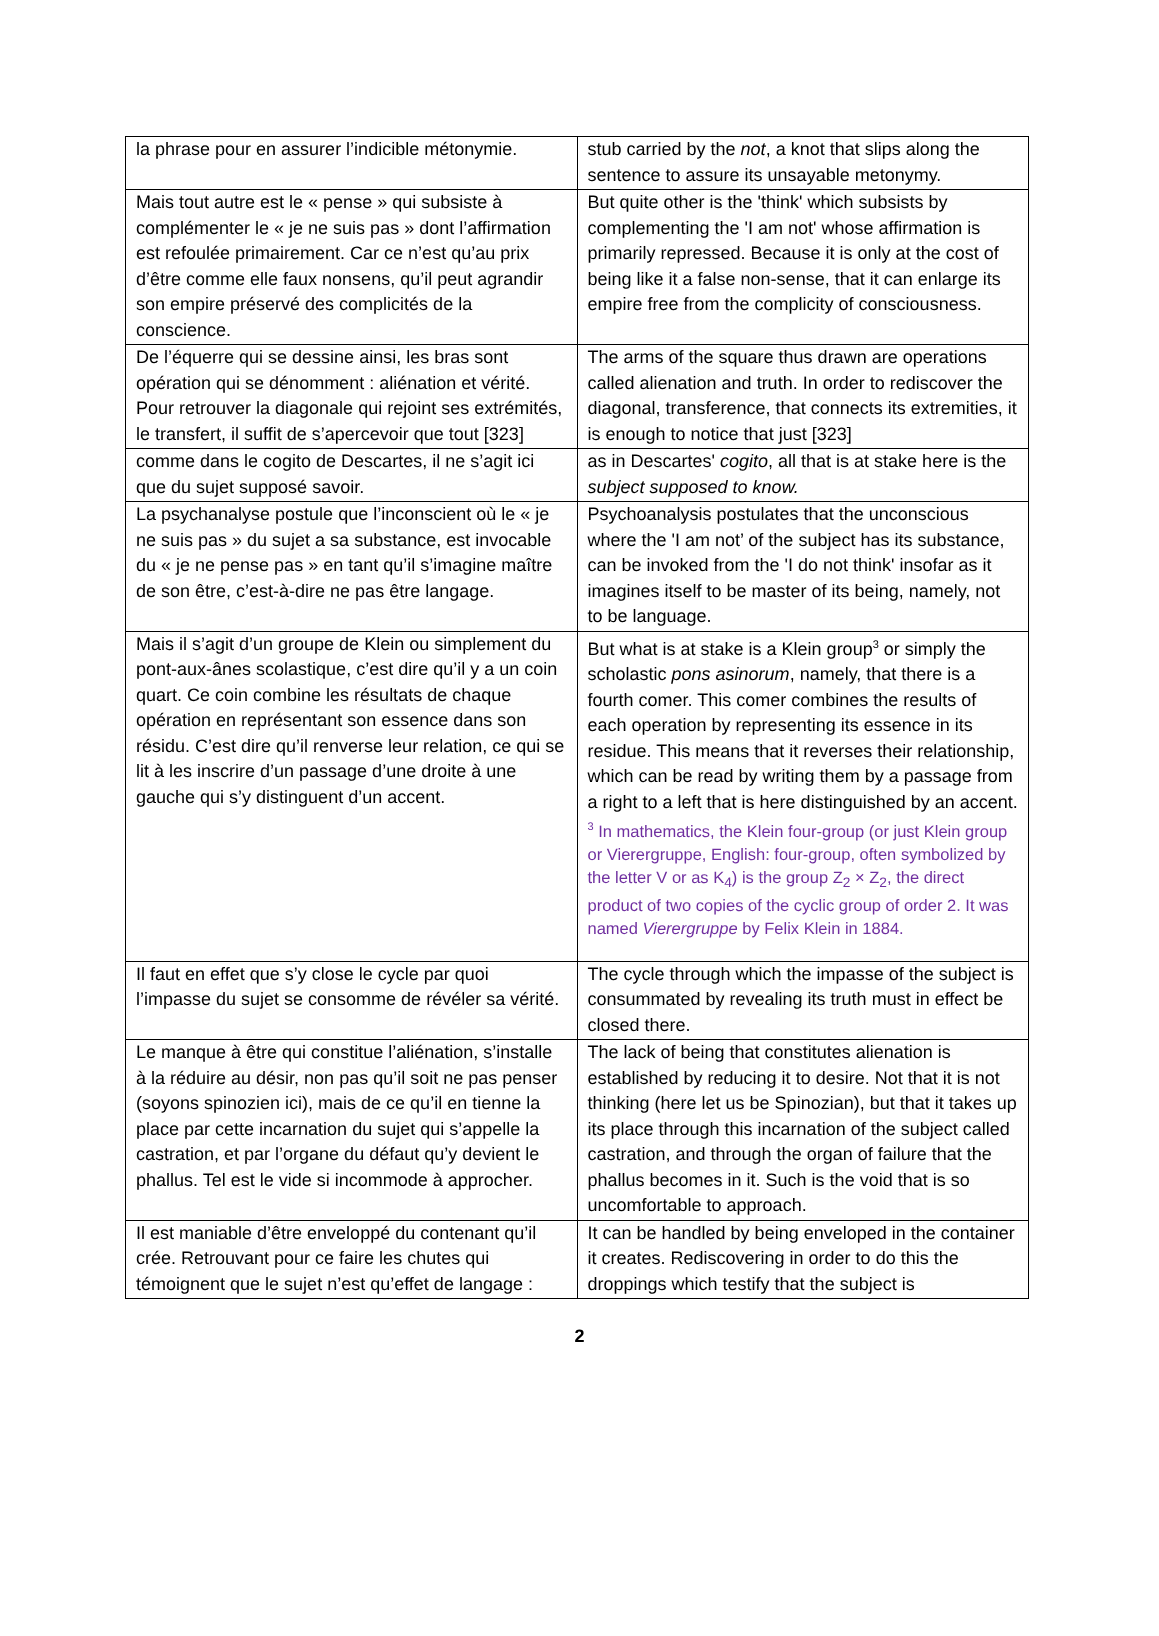| la phrase pour en assurer l’indicible métonymie. | stub carried by the not , a knot that slips along the sentence to assure its unsayable metonymy. |
| Mais tout autre est le « pense » qui subsiste à complémenter le « je ne suis pas » dont l’affirmation est refoulée primairement. Car ce n’est qu’au prix d’être comme elle faux nonsens, qu’il peut agrandir son empire préservé des complicités de la conscience. | But quite other is the 'think' which subsists by complementing the 'I am not' whose affirmation is primarily repressed. Because it is only at the cost of being like it a false non-sense, that it can enlarge its empire free from the complicity of consciousness. |
| De l’équerre qui se dessine ainsi, les bras sont opération qui se dénomment : aliénation et vérité. Pour retrouver la diagonale qui rejoint ses extrémités, le transfert, il suffit de s’apercevoir que tout [323] | The arms of the square thus drawn are operations called alienation and truth. In order to rediscover the diagonal, transference, that connects its extremities, it is enough to notice that just [323] |
| comme dans le cogito de Descartes, il ne s’agit ici que du sujet supposé savoir. | as in Descartes' cogito , all that is at stake here is the subject supposed to know. |
| La psychanalyse postule que l’inconscient où le « je ne suis pas » du sujet a sa substance, est invocable du « je ne pense pas » en tant qu’il s’imagine maître de son être, c’est-à-dire ne pas être langage. | Psychoanalysis postulates that the unconscious where the 'I am not’ of the subject has its substance, can be invoked from the 'I do not think' insofar as it imagines itself to be master of its being, namely, not to be language. |
| Mais il s’agit d’un groupe de Klein ou simplement du pont-aux-ânes scolastique, c’est dire qu’il y a un coin quart. Ce coin combine les résultats de chaque opération en représentant son essence dans son résidu. C’est dire qu’il renverse leur relation, ce qui se lit à les inscrire d’un passage d’une droite à une gauche qui s’y distinguent d’un accent. | But what is at stake is a Klein group<sup>3</sup> or simply the scholastic pons asinorum , namely, that there is a fourth comer. This comer combines the results of each operation by representing its essence in its residue. This means that it reverses their relationship, which can be read by writing them by a passage from a right to a left that is here distinguished by an accent. <sup>3</sup> In mathematics, the Klein four-group (or just Klein group or Vierergruppe, English: four-group, often symbolized by the letter V or as K<sub>4</sub>) is the group Z<sub>2</sub> × Z<sub>2</sub>, the direct product of two copies of the cyclic group of order 2. It was named Vierergruppe by Felix Klein in 1884. |
| Il faut en effet que s’y close le cycle par quoi l’impasse du sujet se consomme de révéler sa vérité. | The cycle through which the impasse of the subject is consummated by revealing its truth must in effect be closed there. |
| Le manque à être qui constitue l’aliénation, s’installe à la réduire au désir, non pas qu’il soit ne pas penser (soyons spinozien ici), mais de ce qu’il en tienne la place par cette incarnation du sujet qui s’appelle la castration, et par l’organe du défaut qu’y devient le phallus. Tel est le vide si incommode à approcher. | The lack of being that constitutes alienation is established by reducing it to desire. Not that it is not thinking (here let us be Spinozian), but that it takes up its place through this incarnation of the subject called castration, and through the organ of failure that the phallus becomes in it. Such is the void that is so uncomfortable to approach. |
| Il est maniable d’être enveloppé du contenant qu’il crée. Retrouvant pour ce faire les chutes qui témoignent que le sujet n’est qu’effet de langage : | It can be handled by being enveloped in the container it creates. Rediscovering in order to do this the droppings which testify that the subject is |
2